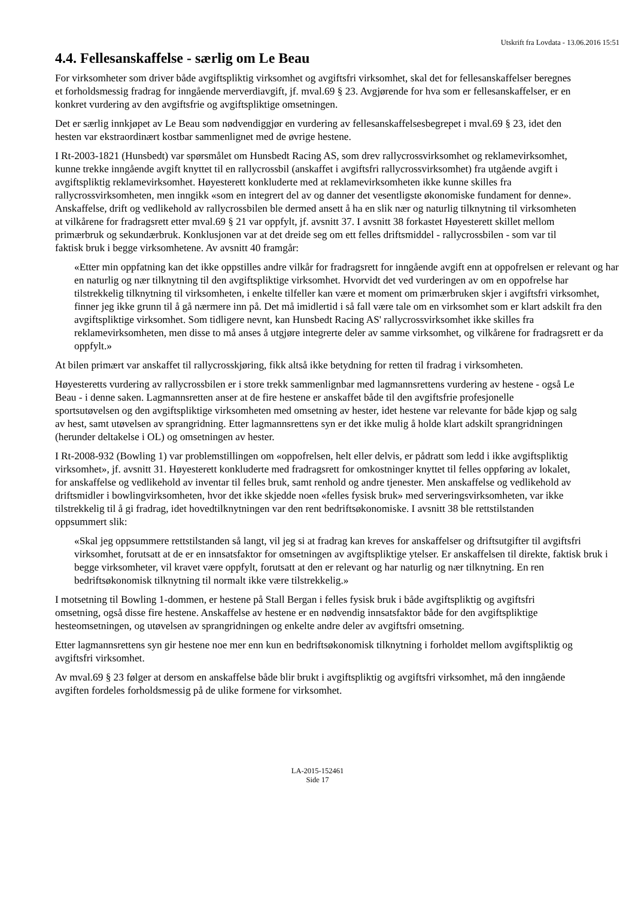Utskrift fra Lovdata - 13.06.2016 15:51
4.4. Fellesanskaffelse - særlig om Le Beau
For virksomheter som driver både avgiftspliktig virksomhet og avgiftsfri virksomhet, skal det for fellesanskaffelser beregnes et forholdsmessig fradrag for inngående merverdiavgift, jf. mval.69 § 23. Avgjørende for hva som er fellesanskaffelser, er en konkret vurdering av den avgiftsfrie og avgiftspliktige omsetningen.
Det er særlig innkjøpet av Le Beau som nødvendiggjør en vurdering av fellesanskaffelsesbegrepet i mval.69 § 23, idet den hesten var ekstraordinært kostbar sammenlignet med de øvrige hestene.
I Rt-2003-1821 (Hunsbedt) var spørsmålet om Hunsbedt Racing AS, som drev rallycrossvirksomhet og reklamevirksomhet, kunne trekke inngående avgift knyttet til en rallycrossbil (anskaffet i avgiftsfri rallycrossvirksomhet) fra utgående avgift i avgiftspliktig reklamevirksomhet. Høyesterett konkluderte med at reklamevirksomheten ikke kunne skilles fra rallycrossvirksomheten, men inngikk «som en integrert del av og danner det vesentligste økonomiske fundament for denne». Anskaffelse, drift og vedlikehold av rallycrossbilen ble dermed ansett å ha en slik nær og naturlig tilknytning til virksomheten at vilkårene for fradragsrett etter mval.69 § 21 var oppfylt, jf. avsnitt 37. I avsnitt 38 forkastet Høyesterett skillet mellom primærbruk og sekundærbruk. Konklusjonen var at det dreide seg om ett felles driftsmiddel - rallycrossbilen - som var til faktisk bruk i begge virksomhetene. Av avsnitt 40 framgår:
«Etter min oppfatning kan det ikke oppstilles andre vilkår for fradragsrett for inngående avgift enn at oppofrelsen er relevant og har en naturlig og nær tilknytning til den avgiftspliktige virksomhet. Hvorvidt det ved vurderingen av om en oppofrelse har tilstrekkelig tilknytning til virksomheten, i enkelte tilfeller kan være et moment om primærbruken skjer i avgiftsfri virksomhet, finner jeg ikke grunn til å gå nærmere inn på. Det må imidlertid i så fall være tale om en virksomhet som er klart adskilt fra den avgiftspliktige virksomhet. Som tidligere nevnt, kan Hunsbedt Racing AS' rallycrossvirksomhet ikke skilles fra reklamevirksomheten, men disse to må anses å utgjøre integrerte deler av samme virksomhet, og vilkårene for fradragsrett er da oppfylt.»
At bilen primært var anskaffet til rallycrosskjøring, fikk altså ikke betydning for retten til fradrag i virksomheten.
Høyesteretts vurdering av rallycrossbilen er i store trekk sammenlignbar med lagmannsrettens vurdering av hestene - også Le Beau - i denne saken. Lagmannsretten anser at de fire hestene er anskaffet både til den avgiftsfrie profesjonelle sportsutøvelsen og den avgiftspliktige virksomheten med omsetning av hester, idet hestene var relevante for både kjøp og salg av hest, samt utøvelsen av sprangridning. Etter lagmannsrettens syn er det ikke mulig å holde klart adskilt sprangridningen (herunder deltakelse i OL) og omsetningen av hester.
I Rt-2008-932 (Bowling 1) var problemstillingen om «oppofrelsen, helt eller delvis, er pådratt som ledd i ikke avgiftspliktig virksomhet», jf. avsnitt 31. Høyesterett konkluderte med fradragsrett for omkostninger knyttet til felles oppføring av lokalet, for anskaffelse og vedlikehold av inventar til felles bruk, samt renhold og andre tjenester. Men anskaffelse og vedlikehold av driftsmidler i bowlingvirksomheten, hvor det ikke skjedde noen «felles fysisk bruk» med serveringsvirksomheten, var ikke tilstrekkelig til å gi fradrag, idet hovedtilknytningen var den rent bedriftsøkonomiske. I avsnitt 38 ble rettstilstanden oppsummert slik:
«Skal jeg oppsummere rettstilstanden så langt, vil jeg si at fradrag kan kreves for anskaffelser og driftsutgifter til avgiftsfri virksomhet, forutsatt at de er en innsatsfaktor for omsetningen av avgiftspliktige ytelser. Er anskaffelsen til direkte, faktisk bruk i begge virksomheter, vil kravet være oppfylt, forutsatt at den er relevant og har naturlig og nær tilknytning. En ren bedriftsøkonomisk tilknytning til normalt ikke være tilstrekkelig.»
I motsetning til Bowling 1-dommen, er hestene på Stall Bergan i felles fysisk bruk i både avgiftspliktig og avgiftsfri omsetning, også disse fire hestene. Anskaffelse av hestene er en nødvendig innsatsfaktor både for den avgiftspliktige hesteomsetningen, og utøvelsen av sprangridningen og enkelte andre deler av avgiftsfri omsetning.
Etter lagmannsrettens syn gir hestene noe mer enn kun en bedriftsøkonomisk tilknytning i forholdet mellom avgiftspliktig og avgiftsfri virksomhet.
Av mval.69 § 23 følger at dersom en anskaffelse både blir brukt i avgiftspliktig og avgiftsfri virksomhet, må den inngående avgiften fordeles forholdsmessig på de ulike formene for virksomhet.
LA-2015-152461
Side 17